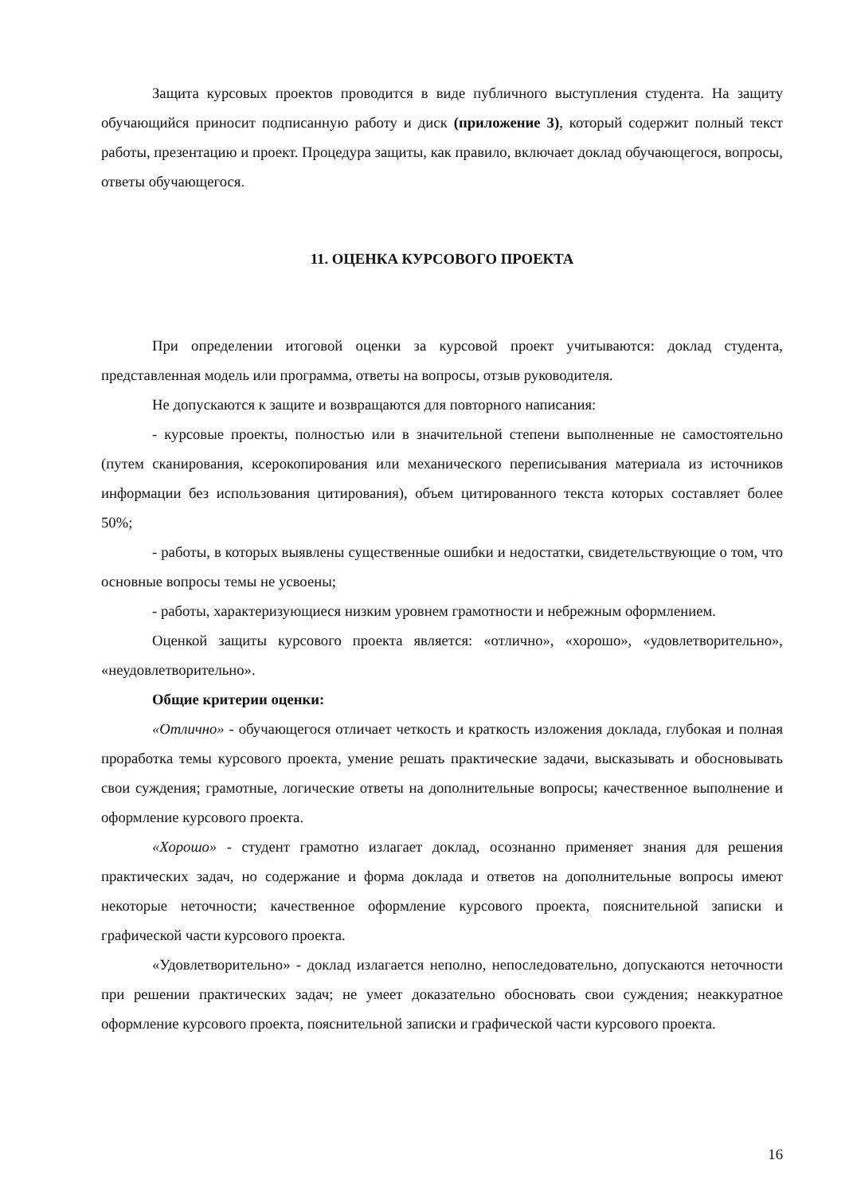Защита курсовых проектов проводится в виде публичного выступления студента. На защиту обучающийся приносит подписанную работу и диск (приложение 3), который содержит полный текст работы, презентацию и проект. Процедура защиты, как правило, включает доклад обучающегося, вопросы, ответы обучающегося.
11. ОЦЕНКА КУРСОВОГО ПРОЕКТА
При определении итоговой оценки за курсовой проект учитываются: доклад студента, представленная модель или программа, ответы на вопросы, отзыв руководителя.
Не допускаются к защите и возвращаются для повторного написания:
- курсовые проекты, полностью или в значительной степени выполненные не самостоятельно (путем сканирования, ксерокопирования или механического переписывания материала из источников информации без использования цитирования), объем цитированного текста которых составляет более 50%;
- работы, в которых выявлены существенные ошибки и недостатки, свидетельствующие о том, что основные вопросы темы не усвоены;
- работы, характеризующиеся низким уровнем грамотности и небрежным оформлением.
Оценкой защиты курсового проекта является: «отлично», «хорошо», «удовлетворительно», «неудовлетворительно».
Общие критерии оценки:
«Отлично» - обучающегося отличает четкость и краткость изложения доклада, глубокая и полная проработка темы курсового проекта, умение решать практические задачи, высказывать и обосновывать свои суждения; грамотные, логические ответы на дополнительные вопросы; качественное выполнение и оформление курсового проекта.
«Хорошо» - студент грамотно излагает доклад, осознанно применяет знания для решения практических задач, но содержание и форма доклада и ответов на дополнительные вопросы имеют некоторые неточности; качественное оформление курсового проекта, пояснительной записки и графической части курсового проекта.
«Удовлетворительно» - доклад излагается неполно, непоследовательно, допускаются неточности при решении практических задач; не умеет доказательно обосновать свои суждения; неаккуратное оформление курсового проекта, пояснительной записки и графической части курсового проекта.
16